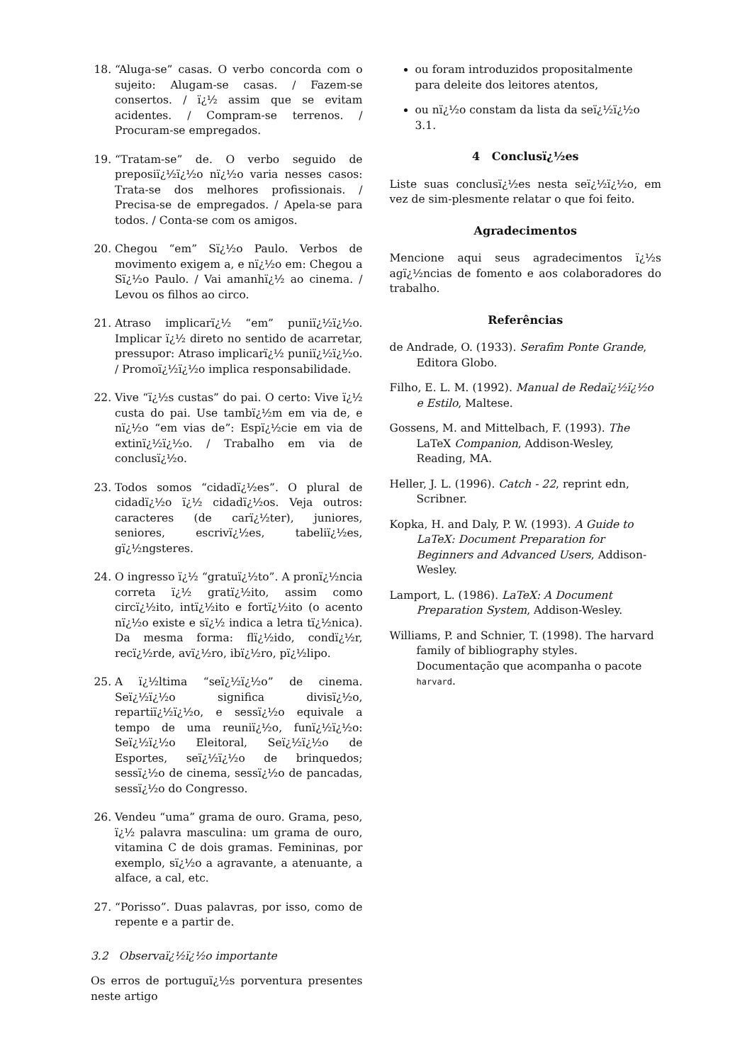18. “Aluga-se” casas. O verbo concorda com o sujeito: Alugam-se casas. / Fazem-se consertos. / ï¿½ assim que se evitam acidentes. / Compram-se terrenos. / Procuram-se empregados.
19. “Tratam-se” de. O verbo seguido de preposiï¿½ï¿½o nï¿½o varia nesses casos: Trata-se dos melhores profissionais. / Precisa-se de empregados. / Apela-se para todos. / Conta-se com os amigos.
20. Chegou “em” Sï¿½o Paulo. Verbos de movimento exigem a, e nï¿½o em: Chegou a Sï¿½o Paulo. / Vai amanhï¿½ ao cinema. / Levou os filhos ao circo.
21. Atraso implicarï¿½ “em” puniï¿½ï¿½o. Implicar ï¿½ direto no sentido de acarretar, pressupor: Atraso implicarï¿½ puniï¿½ï¿½o. / Promoï¿½ï¿½o implica responsabilidade.
22. Vive “ï¿½s custas” do pai. O certo: Vive ï¿½ custa do pai. Use tambï¿½m em via de, e nï¿½o “em vias de”: Espï¿½cie em via de extinï¿½ï¿½o. / Trabalho em via de conclusï¿½o.
23. Todos somos “cidadï¿½es”. O plural de cidadï¿½o ï¿½ cidadï¿½os. Veja outros: caracteres (de carï¿½ter), juniores, seniores, escrivï¿½es, tabeliï¿½es, gï¿½ngsteres.
24. O ingresso ï¿½ “gratuï¿½to”. A pronï¿½ncia correta ï¿½ gratï¿½ito, assim como circï¿½ito, intï¿½ito e fortï¿½ito (o acento nï¿½o existe e sï¿½ indica a letra tï¿½nica). Da mesma forma: flï¿½ido, condï¿½r, recï¿½rde, avï¿½ro, ibï¿½ro, pï¿½lipo.
25. A ï¿½ltima “seï¿½ï¿½o” de cinema. Seï¿½ï¿½o significa divisï¿½o, repartiï¿½ï¿½o, e sessï¿½o equivale a tempo de uma reuniï¿½o, funï¿½ï¿½o: Seï¿½ï¿½o Eleitoral, Seï¿½ï¿½o de Esportes, seï¿½ï¿½o de brinquedos; sessï¿½o de cinema, sessï¿½o de pancadas, sessï¿½o do Congresso.
26. Vendeu “uma” grama de ouro. Grama, peso, ï¿½ palavra masculina: um grama de ouro, vitamina C de dois gramas. Femininas, por exemplo, sï¿½o a agravante, a atenuante, a alface, a cal, etc.
27. “Porisso”. Duas palavras, por isso, como de repente e a partir de.
3.2 Observaï¿½ï¿½o importante
Os erros de portuguï¿½s porventura presentes neste artigo
ou foram introduzidos propositalmente para deleite dos leitores atentos,
ou nï¿½o constam da lista da seï¿½ï¿½o 3.1.
4 Conclusï¿½es
Liste suas conclusï¿½es nesta seï¿½ï¿½o, em vez de sim-plesmente relatar o que foi feito.
Agradecimentos
Mencione aqui seus agradecimentos ï¿½s agï¿½ncias de fomento e aos colaboradores do trabalho.
Referências
de Andrade, O. (1933). Serafim Ponte Grande, Editora Globo.
Filho, E. L. M. (1992). Manual de Redaï¿½ï¿½o e Estilo, Maltese.
Gossens, M. and Mittelbach, F. (1993). The LaTeX Companion, Addison-Wesley, Reading, MA.
Heller, J. L. (1996). Catch - 22, reprint edn, Scribner.
Kopka, H. and Daly, P. W. (1993). A Guide to LaTeX: Document Preparation for Beginners and Advanced Users, Addison-Wesley.
Lamport, L. (1986). LaTeX: A Document Preparation System, Addison-Wesley.
Williams, P. and Schnier, T. (1998). The harvard family of bibliography styles. Documentação que acompanha o pacote harvard.